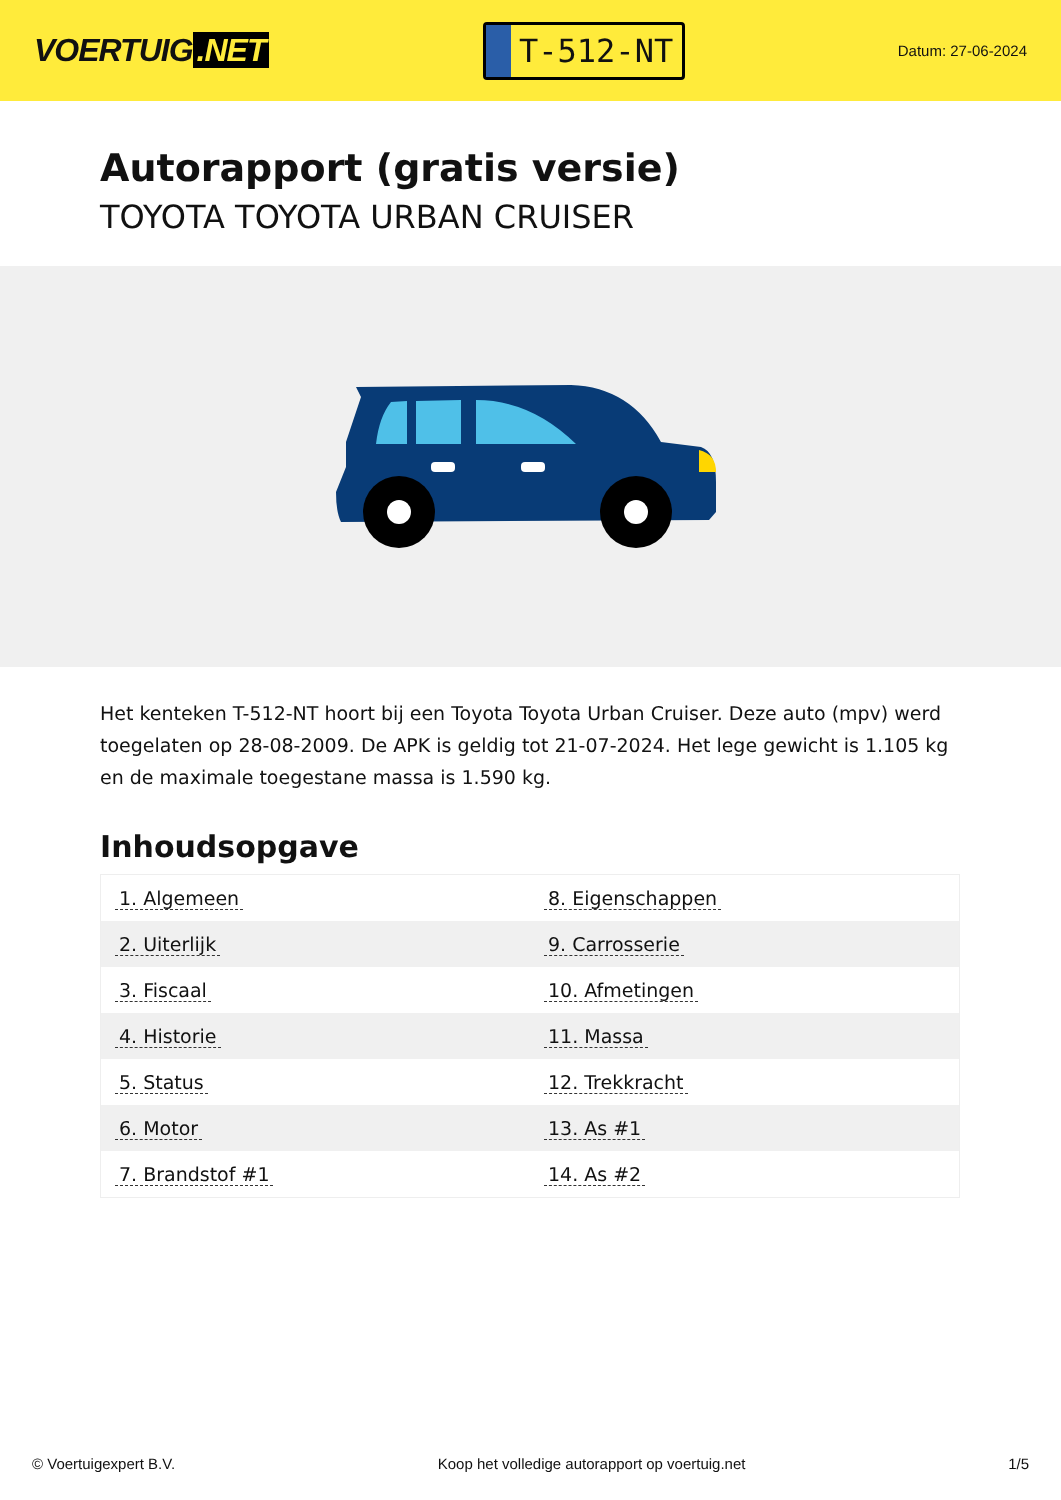VOERTUIG.NET
T-512-NT
Datum: 27-06-2024
Autorapport (gratis versie)
TOYOTA TOYOTA URBAN CRUISER
Het kenteken T-512-NT hoort bij een Toyota Toyota Urban Cruiser. Deze auto (mpv) werd toegelaten op 28-08-2009. De APK is geldig tot 21-07-2024. Het lege gewicht is 1.105 kg en de maximale toegestane massa is 1.590 kg.
Inhoudsopgave
| 1. Algemeen | 8. Eigenschappen |
| 2. Uiterlijk | 9. Carrosserie |
| 3. Fiscaal | 10. Afmetingen |
| 4. Historie | 11. Massa |
| 5. Status | 12. Trekkracht |
| 6. Motor | 13. As #1 |
| 7. Brandstof #1 | 14. As #2 |
© Voertuigexpert B.V. Koop het volledige autorapport op voertuig.net
1/5